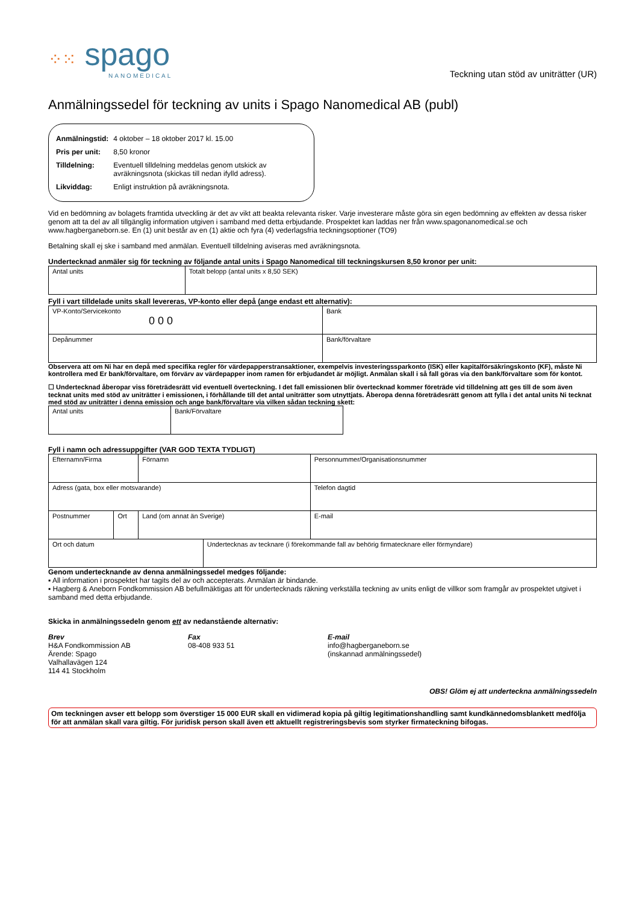⁘⁙ spago
NANOMEDICAL
Teckning utan stöd av uniträtter (UR)
Anmälningssedel för teckning av units i Spago Nanomedical AB (publ)
| Anmälningstid: | 4 oktober – 18 oktober 2017 kl. 15.00 |
| Pris per unit: | 8,50 kronor |
| Tilldelning: | Eventuell tilldelning meddelas genom utskick av avräkningsnota (skickas till nedan ifylld adress). |
| Likviddag: | Enligt instruktion på avräkningsnota. |
Vid en bedömning av bolagets framtida utveckling är det av vikt att beakta relevanta risker. Varje investerare måste göra sin egen bedömning av effekten av dessa risker genom att ta del av all tillgänglig information utgiven i samband med detta erbjudande. Prospektet kan laddas ner från www.spagonanomedical.se och www.hagberganeborn.se. En (1) unit består av en (1) aktie och fyra (4) vederlagsfria teckningsoptioner (TO9)
Betalning skall ej ske i samband med anmälan. Eventuell tilldelning aviseras med avräkningsnota.
Undertecknad anmäler sig för teckning av följande antal units i Spago Nanomedical till teckningskursen 8,50 kronor per unit:
| Antal units | Totalt belopp (antal units x 8,50 SEK) |
Fyll i vart tilldelade units skall levereras, VP-konto eller depå (ange endast ett alternativ):
| VP-Konto/Servicekonto 0 0 0 | Bank |
| Depånummer | Bank/förvaltare |
Observera att om Ni har en depå med specifika regler för värdepapperstransaktioner, exempelvis investeringssparkonto (ISK) eller kapitalförsäkringskonto (KF), måste Ni kontrollera med Er bank/förvaltare, om förvärv av värdepapper inom ramen för erbjudandet är möjligt. Anmälan skall i så fall göras via den bank/förvaltare som för kontot.
☐ Undertecknad åberopar viss företrädesrätt vid eventuell överteckning. I det fall emissionen blir övertecknad kommer företräde vid tilldelning att ges till de som även tecknat units med stöd av uniträtter i emissionen, i förhållande till det antal uniträtter som utnyttjats. Åberopa denna företrädesrätt genom att fylla i det antal units Ni tecknat med stöd av uniträtter i denna emission och ange bank/förvaltare via vilken sådan teckning skett:
| Antal units | Bank/Förvaltare |
Fyll i namn och adressuppgifter (VAR GOD TEXTA TYDLIGT)
| Efternamn/Firma | | Förnamn | | Personnummer/Organisationsnummer |
| Adress (gata, box eller motsvarande) | | | | Telefon dagtid |
| Postnummer | Ort | Land (om annat än Sverige) | | E-mail |
| Ort och datum | | | Undertecknas av tecknare (i förekommande fall av behörig firmatecknare eller förmyndare) | |
Genom undertecknande av denna anmälningssedel medges följande:
▪ All information i prospektet har tagits del av och accepterats. Anmälan är bindande.
▪ Hagberg & Aneborn Fondkommission AB befullmäktigas att för undertecknads räkning verkställa teckning av units enligt de villkor som framgår av prospektet utgivet i samband med detta erbjudande.
Skicka in anmälningssedeln genom ett av nedanstående alternativ:
Brev
H&A Fondkommission AB
Ärende: Spago
Valhallavägen 124
114 41 Stockholm
Fax
08-408 933 51
E-mail
info@hagberganeborn.se
(inskannad anmälningssedel)
OBS! Glöm ej att underteckna anmälningssedeln
Om teckningen avser ett belopp som överstiger 15 000 EUR skall en vidimerad kopia på giltig legitimationshandling samt kundkännedomsblankett medfölja för att anmälan skall vara giltig. För juridisk person skall även ett aktuellt registreringsbevis som styrker firmateckning bifogas.